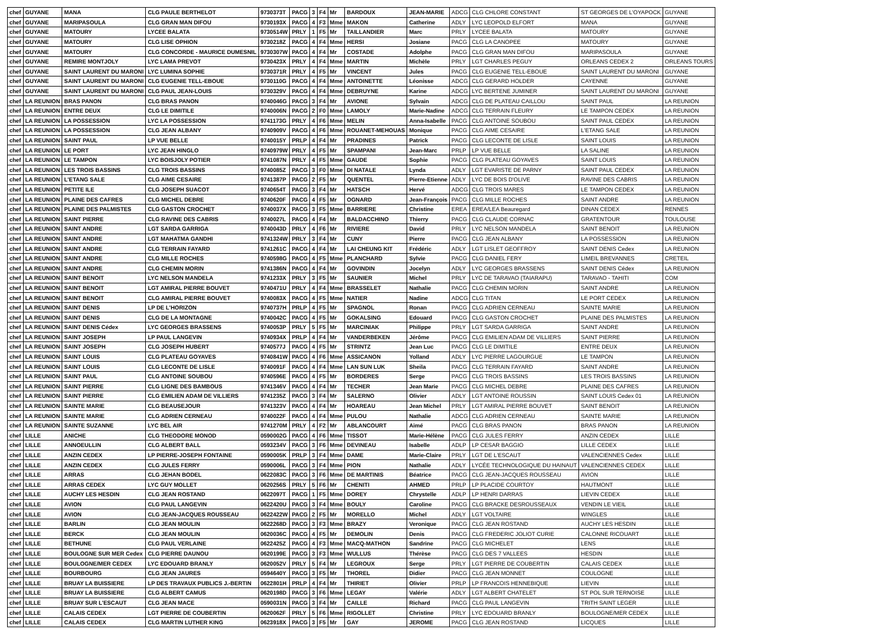| chef | GUYANE | MANA | CLG PAULE BERTHELOT | 9730373T | PACG | 3 | F4 | Mr | BARDOUX | JEAN-MARIE | ADCG | CLG CHLORE CONSTANT | ST GEORGES DE L'OYAPOCK | GUYANE |
| chef | GUYANE | MARIPASOULA | CLG GRAN MAN DIFOU | 9730193X | PACG | 4 | F3 | Mme | MAKON | Catherine | ADLY | LYC LEOPOLD ELFORT | MANA | GUYANE |
| chef | GUYANE | MATOURY | LYCEE BALATA | 9730514W | PRLY | 1 | F5 | Mr | TAILLANDIER | Marc | PRLY | LYCEE BALATA | MATOURY | GUYANE |
| chef | GUYANE | MATOURY | CLG LISE OPHION | 9730218Z | PACG | 4 | F4 | Mme | HERSI | Josiane | PACG | CLG LA CANOPEE | MATOURY | GUYANE |
| chef | GUYANE | MATOURY | CLG CONCORDE - MAURICE DUMESNIL | 9730307W | PACG | 4 | F4 | Mr | COSTADE | Adolphe | PACG | CLG GRAN MAN DIFOU | MARIPASOULA | GUYANE |
| chef | GUYANE | REMIRE MONTJOLY | LYC LAMA PREVOT | 9730423X | PRLY | 4 | F4 | Mme | MARTIN | Michèle | PRLY | LGT CHARLES PEGUY | ORLEANS CEDEX 2 | ORLEANS TOURS |
| chef | GUYANE | SAINT LAURENT DU MARONI | LYC LUMINA SOPHIE | 9730371R | PRLY | 4 | F5 | Mr | VINCENT | Jules | PACG | CLG EUGENIE TELL-EBOUE | SAINT LAURENT DU MARONI | GUYANE |
| chef | GUYANE | SAINT LAURENT DU MARONI | CLG EUGENIE TELL-EBOUE | 9730110G | PACG | 4 | F4 | Mme | ANTOINETTE | Léonisse | ADCG | CLG GERARD HOLDER | CAYENNE | GUYANE |
| chef | GUYANE | SAINT LAURENT DU MARONI | CLG PAUL JEAN-LOUIS | 9730329V | PACG | 4 | F4 | Mme | DEBRUYNE | Karine | ADCG | LYC BERTENE JUMINER | SAINT LAURENT DU MARONI | GUYANE |
| chef | LA REUNION | BRAS PANON | CLG BRAS PANON | 9740046G | PACG | 3 | F4 | Mr | AVIONE | Sylvain | ADCG | CLG DE PLATEAU CAILLOU | SAINT PAUL | LA REUNION |
| chef | LA REUNION | ENTRE DEUX | CLG LE DIMITILE | 9740006N | PACG | 2 | F0 | Mme | LAMOLY | Marie-Nadine | ADCG | CLG TERRAIN FLEURY | LE TAMPON CEDEX | LA REUNION |
| chef | LA REUNION | LA POSSESSION | LYC LA POSSESSION | 9741173G | PRLY | 4 | F6 | Mme | MELIN | Anna-Isabelle | PACG | CLG ANTOINE SOUBOU | SAINT PAUL CEDEX | LA REUNION |
| chef | LA REUNION | LA POSSESSION | CLG JEAN ALBANY | 9740909V | PACG | 4 | F6 | Mme | ROUANET-MEHOUAS | Monique | PACG | CLG AIME CESAIRE | L'ETANG SALE | LA REUNION |
| chef | LA REUNION | SAINT PAUL | LP VUE BELLE | 9740015Y | PRLP | 4 | F4 | Mr | PRADINES | Patrick | PACG | CLG LECONTE DE LISLE | SAINT LOUIS | LA REUNION |
| chef | LA REUNION | LE PORT | LYC JEAN HINGLO | 9740979W | PRLY | 4 | F5 | Mr | SPAMPANI | Jean-Marc | PRLP | LP VUE BELLE | LA SALINE | LA REUNION |
| chef | LA REUNION | LE TAMPON | LYC BOISJOLY POTIER | 9741087N | PRLY | 4 | F5 | Mme | GAUDE | Sophie | PACG | CLG PLATEAU GOYAVES | SAINT LOUIS | LA REUNION |
| chef | LA REUNION | LES TROIS BASSINS | CLG TROIS BASSINS | 9740085Z | PACG | 3 | F0 | Mme | DI NATALE | Lynda | ADLY | LGT EVARISTE DE PARNY | SAINT PAUL CEDEX | LA REUNION |
| chef | LA REUNION | L'ETANG SALE | CLG AIME CESAIRE | 9741387P | PACG | 2 | F5 | Mr | QUENTEL | Pierre-Etienne | ADLY | LYC DE BOIS D'OLIVE | RAVINE DES CABRIS | LA REUNION |
| chef | LA REUNION | PETITE ILE | CLG JOSEPH SUACOT | 9740654T | PACG | 3 | F4 | Mr | HATSCH | Hervé | ADCG | CLG TROIS MARES | LE TAMPON CEDEX | LA REUNION |
| chef | LA REUNION | PLAINE DES CAFRES | CLG MICHEL DEBRE | 9740620F | PACG | 4 | F5 | Mr | OGNARD | Jean-François | PACG | CLG MILLE ROCHES | SAINT ANDRE | LA REUNION |
| chef | LA REUNION | PLAINE DES PALMISTES | CLG GASTON CROCHET | 9740037X | PACG | 3 | F5 | Mme | BARRIERE | Christine | EREA | EREA/LEA Beauregard | DINAN CEDEX | RENNES |
| chef | LA REUNION | SAINT PIERRE | CLG RAVINE DES CABRIS | 9740027L | PACG | 4 | F4 | Mr | BALDACCHINO | Thierry | PACG | CLG CLAUDE CORNAC | GRATENTOUR | TOULOUSE |
| chef | LA REUNION | SAINT ANDRE | LGT SARDA GARRIGA | 9740043D | PRLY | 4 | F6 | Mr | RIVIERE | David | PRLY | LYC NELSON MANDELA | SAINT BENOIT | LA REUNION |
| chef | LA REUNION | SAINT ANDRE | LGT MAHATMA GANDHI | 9741324W | PRLY | 3 | F4 | Mr | CUNY | Pierre | PACG | CLG JEAN ALBANY | LA POSSESSION | LA REUNION |
| chef | LA REUNION | SAINT ANDRE | CLG TERRAIN FAYARD | 9741261C | PACG | 4 | F4 | Mr | LAI CHEUNG KIT | Frédéric | ADLY | LGT LISLET GEOFFROY | SAINT DENIS Cedex | LA REUNION |
| chef | LA REUNION | SAINT ANDRE | CLG MILLE ROCHES | 9740598G | PACG | 4 | F5 | Mme | PLANCHARD | Sylvie | PACG | CLG DANIEL FERY | LIMEIL BREVANNES | CRETEIL |
| chef | LA REUNION | SAINT ANDRE | CLG CHEMIN MORIN | 9741386N | PACG | 4 | F4 | Mr | GOVINDIN | Jocelyn | ADLY | LYC GEORGES BRASSENS | SAINT DENIS Cédex | LA REUNION |
| chef | LA REUNION | SAINT BENOIT | LYC NELSON MANDELA | 9741233X | PRLY | 3 | F5 | Mr | SAUNIER | Michel | PRLY | LYC DE TARAVAO (TAIARAPU) | TARAVAO - TAHITI | COM |
| chef | LA REUNION | SAINT BENOIT | LGT AMIRAL PIERRE BOUVET | 9740471U | PRLY | 4 | F4 | Mme | BRASSELET | Nathalie | PACG | CLG CHEMIN MORIN | SAINT ANDRE | LA REUNION |
| chef | LA REUNION | SAINT BENOIT | CLG AMIRAL PIERRE BOUVET | 9740083X | PACG | 4 | F5 | Mme | NATIER | Nadine | ADCG | CLG TITAN | LE PORT CEDEX | LA REUNION |
| chef | LA REUNION | SAINT DENIS | LP DE L'HORIZON | 9740737H | PRLP | 4 | F5 | Mr | SPAGNOL | Ronan | PACG | CLG ADRIEN CERNEAU | SAINTE MARIE | LA REUNION |
| chef | LA REUNION | SAINT DENIS | CLG DE LA MONTAGNE | 9740042C | PACG | 4 | F5 | Mr | GOKALSING | Edouard | PACG | CLG GASTON CROCHET | PLAINE DES PALMISTES | LA REUNION |
| chef | LA REUNION | SAINT DENIS Cédex | LYC GEORGES BRASSENS | 9740053P | PRLY | 5 | F5 | Mr | MARCINIAK | Philippe | PRLY | LGT SARDA GARRIGA | SAINT ANDRE | LA REUNION |
| chef | LA REUNION | SAINT JOSEPH | LP PAUL LANGEVIN | 9740934X | PRLP | 4 | F4 | Mr | VANDERBEKEN | Jérôme | PACG | CLG EMILIEN ADAM DE VILLIERS | SAINT PIERRE | LA REUNION |
| chef | LA REUNION | SAINT JOSEPH | CLG JOSEPH HUBERT | 9740577J | PACG | 4 | F5 | Mr | STRINTZ | Jean Luc | PACG | CLG LE DIMITILE | ENTRE DEUX | LA REUNION |
| chef | LA REUNION | SAINT LOUIS | CLG PLATEAU GOYAVES | 9740841W | PACG | 4 | F6 | Mme | ASSICANON | Yolland | ADLY | LYC PIERRE LAGOURGUE | LE TAMPON | LA REUNION |
| chef | LA REUNION | SAINT LOUIS | CLG LECONTE DE LISLE | 9740091F | PACG | 4 | F4 | Mme | LAN SUN LUK | Sheila | PACG | CLG TERRAIN FAYARD | SAINT ANDRE | LA REUNION |
| chef | LA REUNION | SAINT PAUL | CLG ANTOINE SOUBOU | 9740596E | PACG | 4 | F5 | Mr | BORDERES | Serge | PACG | CLG TROIS BASSINS | LES TROIS BASSINS | LA REUNION |
| chef | LA REUNION | SAINT PIERRE | CLG LIGNE DES BAMBOUS | 9741346V | PACG | 4 | F4 | Mr | TECHER | Jean Marie | PACG | CLG MICHEL DEBRE | PLAINE DES CAFRES | LA REUNION |
| chef | LA REUNION | SAINT PIERRE | CLG EMILIEN ADAM DE VILLIERS | 9741235Z | PACG | 3 | F4 | Mr | SALERNO | Olivier | ADLY | LGT ANTOINE ROUSSIN | SAINT LOUIS Cedex 01 | LA REUNION |
| chef | LA REUNION | SAINTE MARIE | CLG BEAUSEJOUR | 9741323V | PACG | 4 | F4 | Mr | HOAREAU | Jean Michel | PRLY | LGT AMIRAL PIERRE BOUVET | SAINT BENOIT | LA REUNION |
| chef | LA REUNION | SAINTE MARIE | CLG ADRIEN CERNEAU | 9740022F | PACG | 4 | F4 | Mme | PULOU | Nathalie | ADCG | CLG ADRIEN CERNEAU | SAINTE MARIE | LA REUNION |
| chef | LA REUNION | SAINTE SUZANNE | LYC BEL AIR | 9741270M | PRLY | 4 | F2 | Mr | ABLANCOURT | Aimé | PACG | CLG BRAS PANON | BRAS PANON | LA REUNION |
| chef | LILLE | ANICHE | CLG THEODORE MONOD | 0590002G | PACG | 4 | F6 | Mme | TISSOT | Marie-Hélène | PACG | CLG JULES FERRY | ANZIN CEDEX | LILLE |
| chef | LILLE | ANNOEULLIN | CLG ALBERT BALL | 0593234V | PACG | 3 | F6 | Mme | DEVINEAU | Isabelle | ADLP | LP CESAR BAGGIO | LILLE CEDEX | LILLE |
| chef | LILLE | ANZIN CEDEX | LP PIERRE-JOSEPH FONTAINE | 0590005K | PRLP | 3 | F4 | Mme | DAME | Marie-Claire | PRLY | LGT DE L'ESCAUT | VALENCIENNES Cedex | LILLE |
| chef | LILLE | ANZIN CEDEX | CLG JULES FERRY | 0590006L | PACG | 3 | F4 | Mme | PION | Nathalie | ADLY | LYCÉE TECHNOLOGIQUE DU HAINAUT | VALENCIENNES CEDEX | LILLE |
| chef | LILLE | ARRAS | CLG JEHAN BODEL | 0622083C | PACG | 3 | F6 | Mme | DE MARTINIS | Béatrice | PACG | CLG JEAN-JACQUES ROUSSEAU | AVION | LILLE |
| chef | LILLE | ARRAS CEDEX | LYC GUY MOLLET | 0620256S | PRLY | 5 | F6 | Mr | CHENITI | AHMED | PRLP | LP PLACIDE COURTOY | HAUTMONT | LILLE |
| chef | LILLE | AUCHY LES HESDIN | CLG JEAN ROSTAND | 0622097T | PACG | 1 | F5 | Mme | DOREY | Chrystelle | ADLP | LP HENRI DARRAS | LIEVIN CEDEX | LILLE |
| chef | LILLE | AVION | CLG PAUL LANGEVIN | 0622420U | PACG | 3 | F4 | Mme | BOULY | Caroline | PACG | CLG BRACKE DESROUSSEAUX | VENDIN LE VIEIL | LILLE |
| chef | LILLE | AVION | CLG JEAN-JACQUES ROUSSEAU | 0622422W | PACG | 2 | F5 | Mr | MORELLO | Michel | ADLY | LGT VOLTAIRE | WINGLES | LILLE |
| chef | LILLE | BARLIN | CLG JEAN MOULIN | 0622268D | PACG | 3 | F3 | Mme | BRAZY | Veronique | PACG | CLG JEAN ROSTAND | AUCHY LES HESDIN | LILLE |
| chef | LILLE | BERCK | CLG JEAN MOULIN | 0620036C | PACG | 4 | F5 | Mr | DEMOLIN | Denis | PACG | CLG FREDERIC JOLIOT CURIE | CALONNE RICOUART | LILLE |
| chef | LILLE | BETHUNE | CLG PAUL VERLAINE | 0622425Z | PACG | 4 | F3 | Mme | MACQ-MATHON | Sandrine | PACG | CLG MICHELET | LENS | LILLE |
| chef | LILLE | BOULOGNE SUR MER Cedex | CLG PIERRE DAUNOU | 0620199E | PACG | 3 | F3 | Mme | WULLUS | Thérèse | PACG | CLG DES 7 VALLEES | HESDIN | LILLE |
| chef | LILLE | BOULOGNE/MER CEDEX | LYC EDOUARD BRANLY | 0620052V | PRLY | 5 | F4 | Mr | LEGROUX | Serge | PRLY | LGT PIERRE DE COUBERTIN | CALAIS CEDEX | LILLE |
| chef | LILLE | BOURBOURG | CLG JEAN JAURES | 0594640Y | PACG | 3 | F5 | Mr | THOREL | Didier | PACG | CLG JEAN MONNET | COULOGNE | LILLE |
| chef | LILLE | BRUAY LA BUISSIERE | LP DES TRAVAUX PUBLICS J.-BERTIN | 0622801H | PRLP | 4 | F4 | Mr | THIRIET | Olivier | PRLP | LP FRANCOIS HENNEBIQUE | LIEVIN | LILLE |
| chef | LILLE | BRUAY LA BUISSIERE | CLG ALBERT CAMUS | 0620198D | PACG | 3 | F6 | Mme | LEGAY | Valérie | ADLY | LGT ALBERT CHATELET | ST POL SUR TERNOISE | LILLE |
| chef | LILLE | BRUAY SUR L'ESCAUT | CLG JEAN MACE | 0590031N | PACG | 3 | F4 | Mr | CAILLE | Richard | PACG | CLG PAUL LANGEVIN | TRITH SAINT LEGER | LILLE |
| chef | LILLE | CALAIS CEDEX | LGT PIERRE DE COUBERTIN | 0620062F | PRLY | 5 | F6 | Mme | RIGOLLET | Christine | PRLY | LYC EDOUARD BRANLY | BOULOGNE/MER CEDEX | LILLE |
| chef | LILLE | CALAIS CEDEX | CLG MARTIN LUTHER KING | 0623918X | PACG | 3 | F5 | Mr | GAY | JEROME | PACG | CLG JEAN ROSTAND | LICQUES | LILLE |